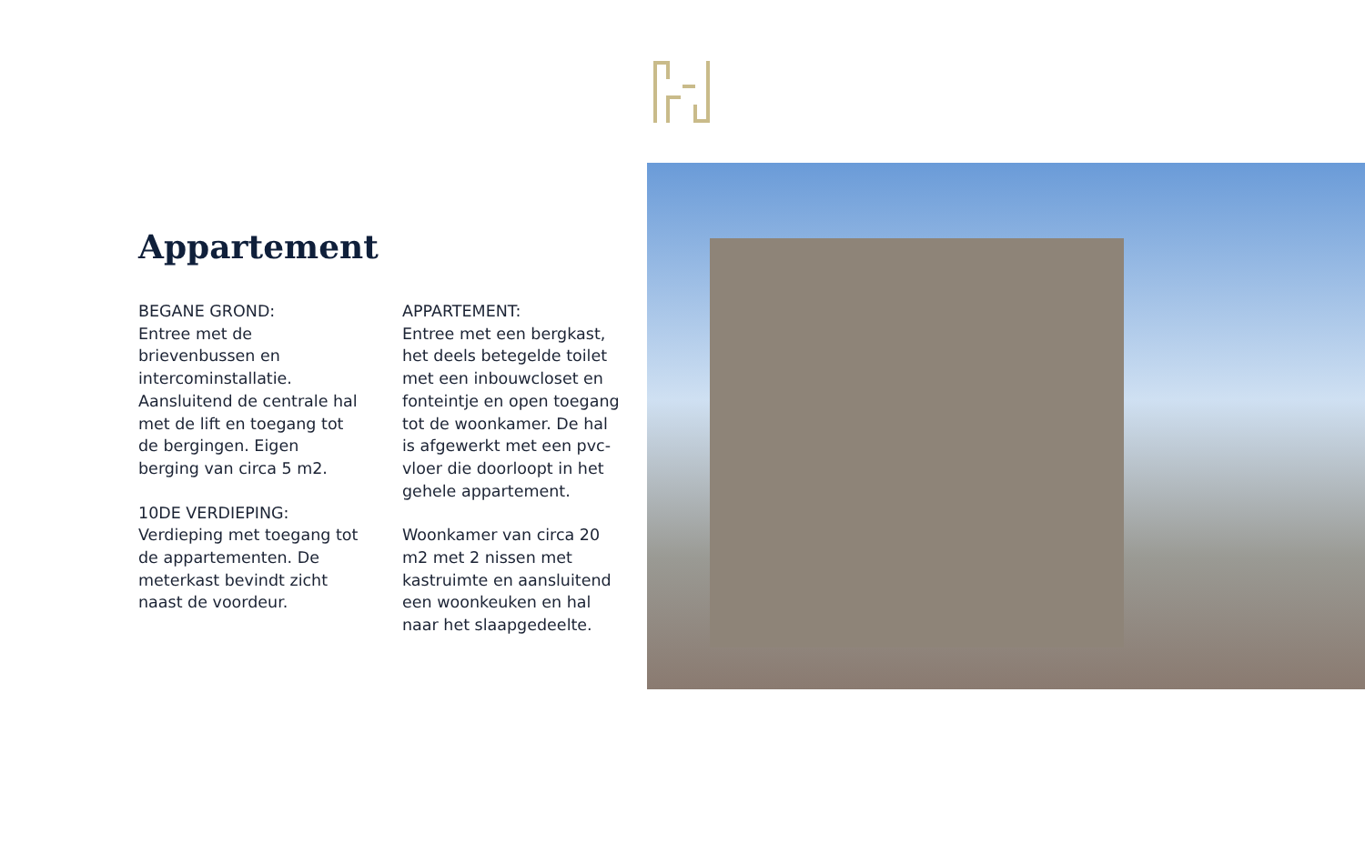Appartement
BEGANE GROND:
Entree met de brievenbussen en intercominstallatie. Aansluitend de centrale hal met de lift en toegang tot de bergingen. Eigen berging van circa 5 m2.
10DE VERDIEPING:
Verdieping met toegang tot de appartementen. De meterkast bevindt zicht naast de voordeur.
APPARTEMENT:
Entree met een bergkast, het deels betegelde toilet met een inbouwcloset en fonteintje en open toegang tot de woonkamer. De hal is afgewerkt met een pvc-vloer die doorloopt in het gehele appartement.
Woonkamer van circa 20 m2 met 2 nissen met kastruimte en aansluitend een woonkeuken en hal naar het slaapgedeelte.